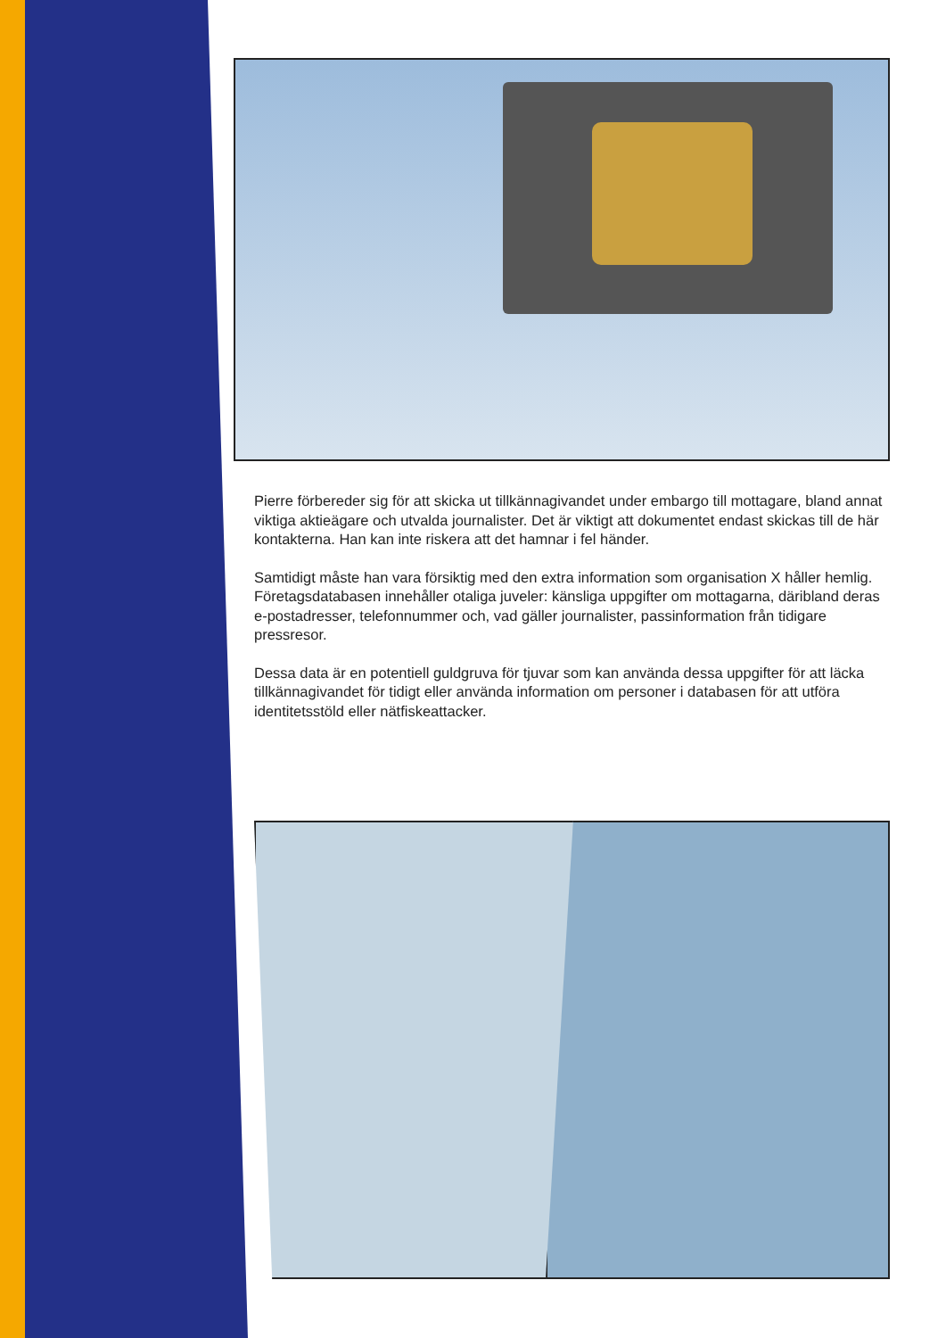Pierre förbereder sig för att skicka ut tillkännagivandet under embargo till mottagare, bland annat viktiga aktieägare och utvalda journalister. Det är viktigt att dokumentet endast skickas till de här kontakterna. Han kan inte riskera att det hamnar i fel händer.
Samtidigt måste han vara försiktig med den extra information som organisation X håller hemlig. Företagsdatabasen innehåller otaliga juveler: känsliga uppgifter om mottagarna, däribland deras e-postadresser, telefonnummer och, vad gäller journalister, passinformation från tidigare pressresor.
Dessa data är en potentiell guldgruva för tjuvar som kan använda dessa uppgifter för att läcka tillkännagivandet för tidigt eller använda information om personer i databasen för att utföra identitetsstöld eller nätfiskeattacker.